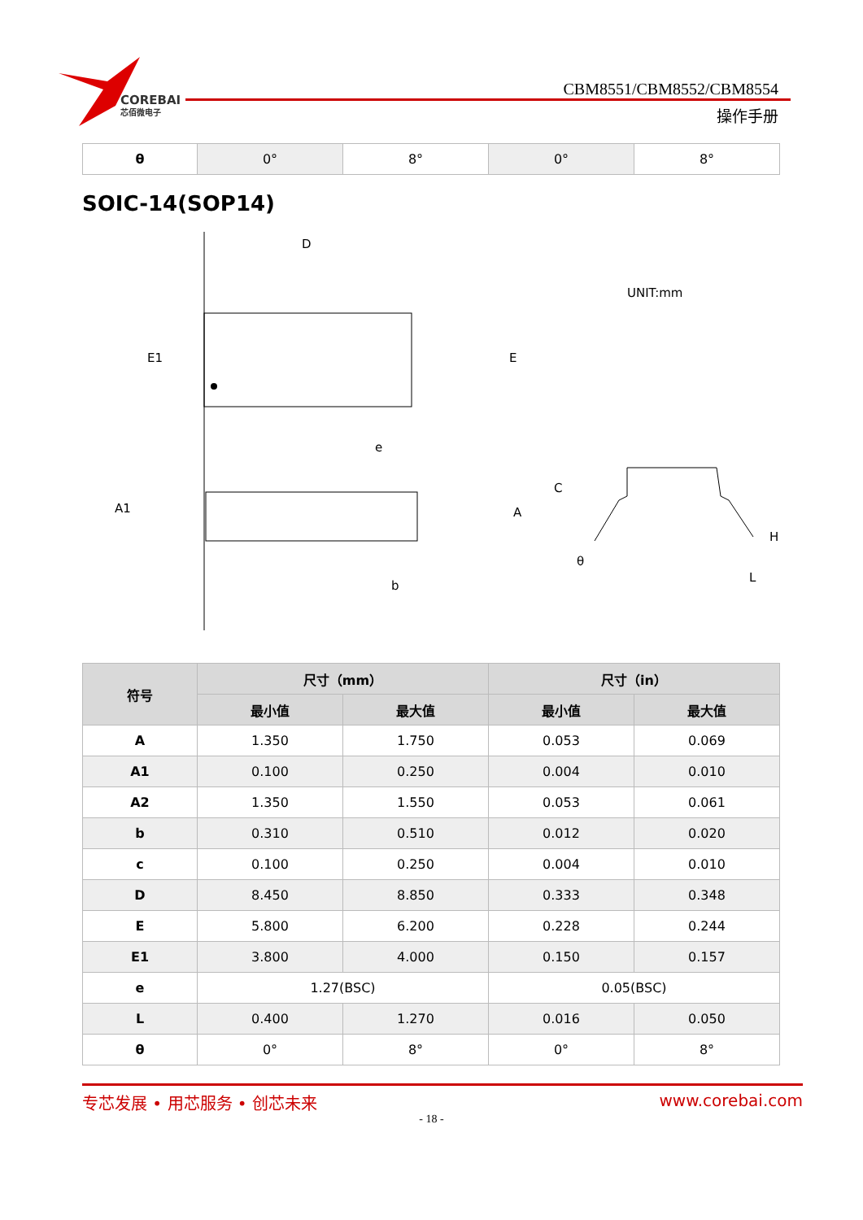COREBAI
芯佰微电子
CBM8551/CBM8552/CBM8554
操作手册
| θ | 0° | 8° | 0° | 8° |
SOIC-14(SOP14)
D
E1
E
e
A1
A
b
UNIT:mm
C
θ
H
L
| 符号 | 尺寸（mm） | | 尺寸（in） | |
| --- | --- | --- | --- | --- |
| | 最小值 | 最大值 | 最小值 | 最大值 |
| A | 1.350 | 1.750 | 0.053 | 0.069 |
| A1 | 0.100 | 0.250 | 0.004 | 0.010 |
| A2 | 1.350 | 1.550 | 0.053 | 0.061 |
| b | 0.310 | 0.510 | 0.012 | 0.020 |
| c | 0.100 | 0.250 | 0.004 | 0.010 |
| D | 8.450 | 8.850 | 0.333 | 0.348 |
| E | 5.800 | 6.200 | 0.228 | 0.244 |
| E1 | 3.800 | 4.000 | 0.150 | 0.157 |
| e | 1.27(BSC) | | 0.05(BSC) | |
| L | 0.400 | 1.270 | 0.016 | 0.050 |
| θ | 0° | 8° | 0° | 8° |
专芯发展 • 用芯服务 • 创芯未来 www.corebai.com
- 18 -